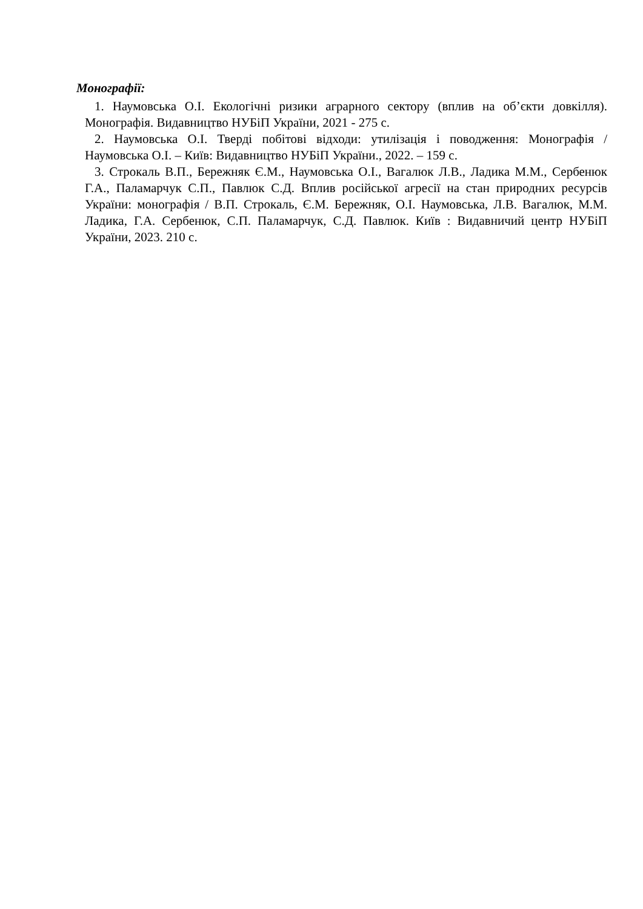Монографії:
1. Наумовська О.І. Екологічні ризики аграрного сектору (вплив на об’єкти довкілля). Монографія. Видавництво НУБіП України, 2021 - 275 с.
2. Наумовська О.І. Тверді побітові відходи: утилізація і поводження: Монографія / Наумовська О.І. – Київ: Видавництво НУБіП України., 2022. – 159 с.
3. Строкаль В.П., Бережняк Є.М., Наумовська О.І., Вагалюк Л.В., Ладика М.М., Сербенюк Г.А., Паламарчук С.П., Павлюк С.Д. Вплив російської агресії на стан природних ресурсів України: монографія / В.П. Строкаль, Є.М. Бережняк, О.І. Наумовська, Л.В. Вагалюк, М.М. Ладика, Г.А. Сербенюк, С.П. Паламарчук, С.Д. Павлюк. Київ : Видавничий центр НУБіП України, 2023. 210 с.